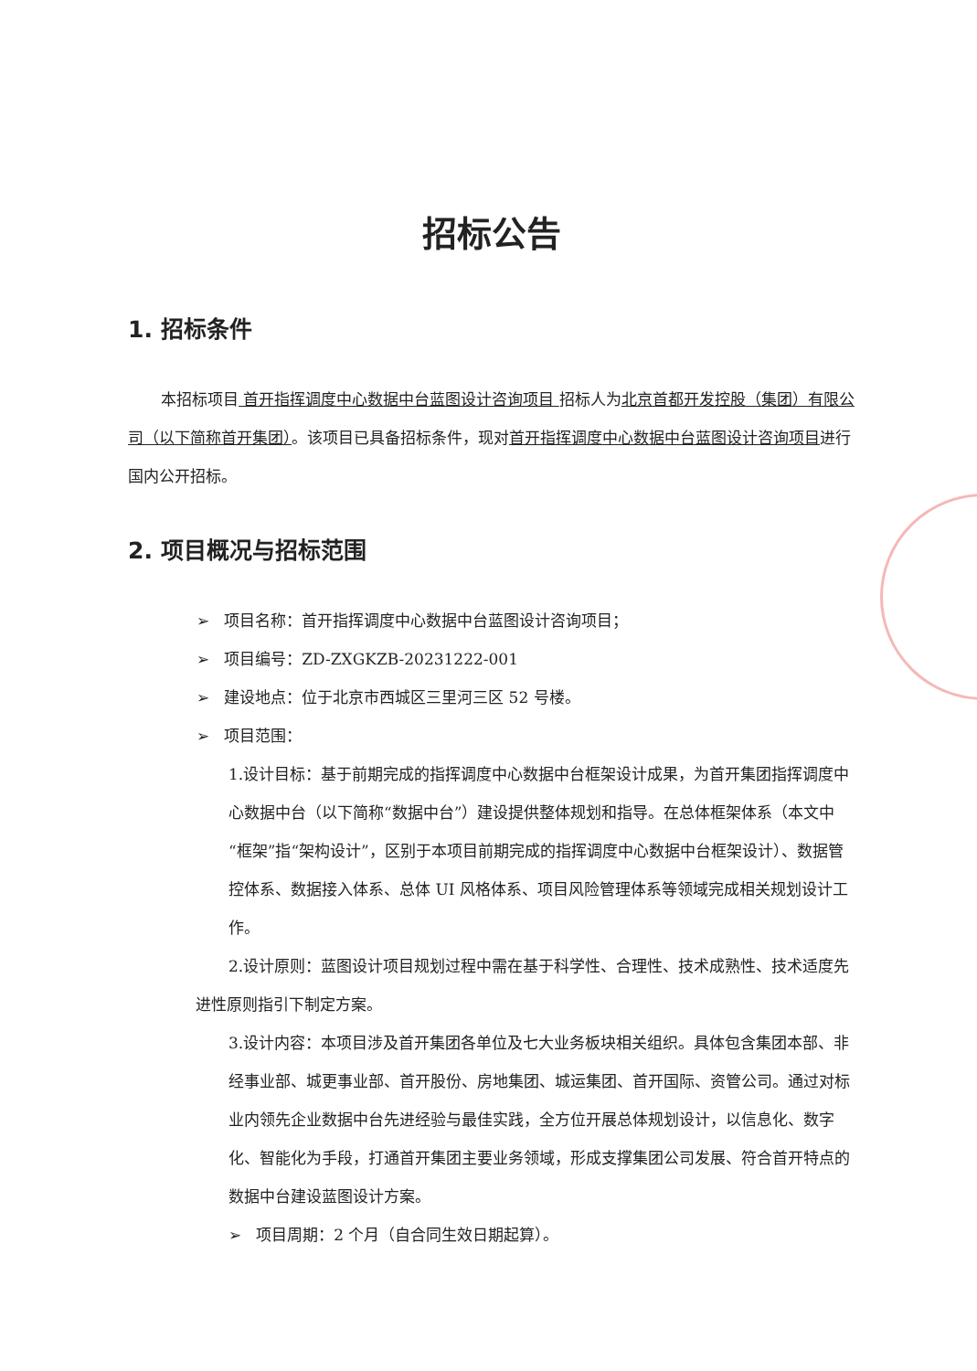招标公告
1. 招标条件
本招标项目 首开指挥调度中心数据中台蓝图设计咨询项目 招标人为北京首都开发控股（集团）有限公司（以下简称首开集团）。该项目已具备招标条件，现对首开指挥调度中心数据中台蓝图设计咨询项目进行国内公开招标。
2. 项目概况与招标范围
➢ 项目名称：首开指挥调度中心数据中台蓝图设计咨询项目；
➢ 项目编号：ZD-ZXGKZB-20231222-001
➢ 建设地点：位于北京市西城区三里河三区 52 号楼。
➢ 项目范围：
1.设计目标：基于前期完成的指挥调度中心数据中台框架设计成果，为首开集团指挥调度中心数据中台（以下简称“数据中台”）建设提供整体规划和指导。在总体框架体系（本文中“框架”指“架构设计”，区别于本项目前期完成的指挥调度中心数据中台框架设计）、数据管控体系、数据接入体系、总体 UI 风格体系、项目风险管理体系等领域完成相关规划设计工作。
2.设计原则：蓝图设计项目规划过程中需在基于科学性、合理性、技术成熟性、技术适度先进性原则指引下制定方案。
3.设计内容：本项目涉及首开集团各单位及七大业务板块相关组织。具体包含集团本部、非经事业部、城更事业部、首开股份、房地集团、城运集团、首开国际、资管公司。通过对标业内领先企业数据中台先进经验与最佳实践，全方位开展总体规划设计，以信息化、数字化、智能化为手段，打通首开集团主要业务领域，形成支撑集团公司发展、符合首开特点的数据中台建设蓝图设计方案。
➢ 项目周期：2 个月（自合同生效日期起算）。